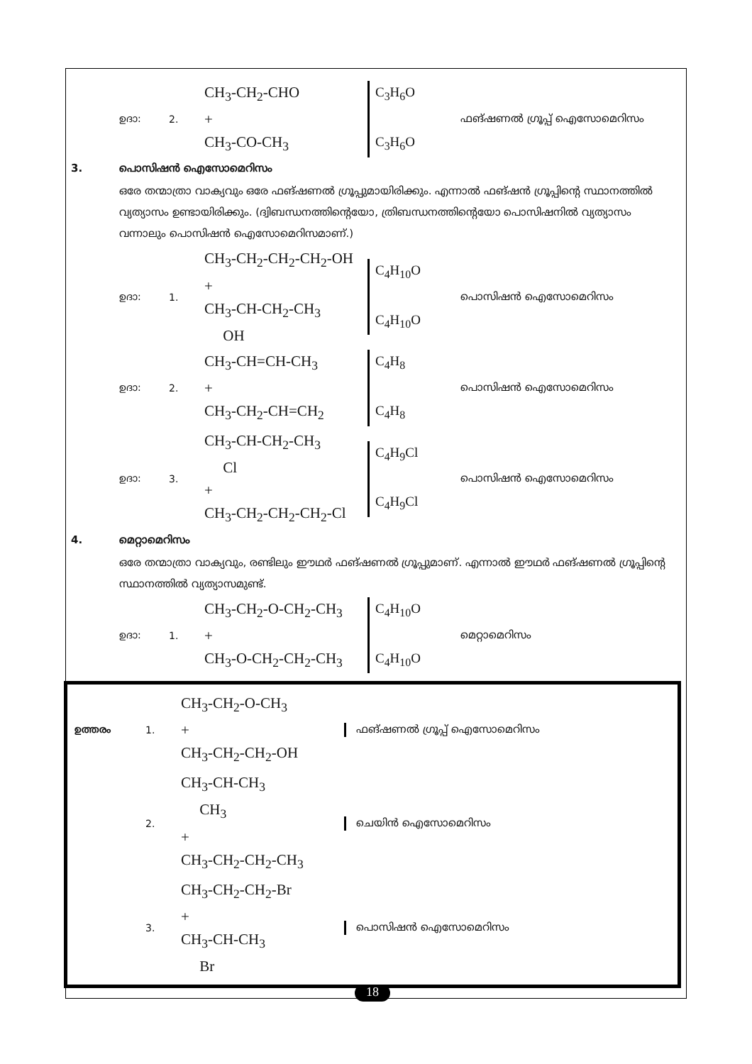ഉദാ: 2.
CH<sub>3</sub>-CH<sub>2</sub>-CHO
+
CH<sub>3</sub>-CO-CH<sub>3</sub>
C<sub>3</sub>H<sub>6</sub>O
C<sub>3</sub>H<sub>6</sub>O
ഫങ്ഷണൽ ഗ്രൂപ്പ് ഐസോമെറിസം
3. പൊസിഷൻ ഐസോമെറിസം
ഒരേ തന്മാത്രാ വാക്യവും ഒരേ ഫങ്ഷണൽ ഗ്രൂപ്പുമായിരിക്കും. എന്നാൽ ഫങ്ഷൻ ഗ്രൂപ്പിന്റെ സ്ഥാനത്തിൽ വ്യത്യാസം ഉണ്ടായിരിക്കും. (ദ്വിബന്ധനത്തിന്റെയോ, ത്രിബന്ധനത്തിന്റെയോ പൊസിഷനിൽ വ്യത്യാസം വന്നാലും പൊസിഷൻ ഐസോമെറിസമാണ്.)
ഉദാ: 1.
CH<sub>3</sub>-CH<sub>2</sub>-CH<sub>2</sub>-CH<sub>2</sub>-OH
+
CH<sub>3</sub>-CH-CH<sub>2</sub>-CH<sub>3</sub>
OH
C<sub>4</sub>H<sub>10</sub>O
C<sub>4</sub>H<sub>10</sub>O
പൊസിഷൻ ഐസോമെറിസം
ഉദാ: 2.
CH<sub>3</sub>-CH=CH-CH<sub>3</sub>
+
CH<sub>3</sub>-CH<sub>2</sub>-CH=CH<sub>2</sub>
C<sub>4</sub>H<sub>8</sub>
C<sub>4</sub>H<sub>8</sub>
പൊസിഷൻ ഐസോമെറിസം
ഉദാ: 3.
CH<sub>3</sub>-CH-CH<sub>2</sub>-CH<sub>3</sub>
Cl
+
CH<sub>3</sub>-CH<sub>2</sub>-CH<sub>2</sub>-CH<sub>2</sub>-Cl
C<sub>4</sub>H<sub>9</sub>Cl
C<sub>4</sub>H<sub>9</sub>Cl
പൊസിഷൻ ഐസോമെറിസം
4. മെറ്റാമെറിസം
ഒരേ തന്മാത്രാ വാക്യവും, രണ്ടിലും ഈഥർ ഫങ്ഷണൽ ഗ്രൂപ്പുമാണ്. എന്നാൽ ഈഥർ ഫങ്ഷണൽ ഗ്രൂപ്പിന്റെ സ്ഥാനത്തിൽ വ്യത്യാസമുണ്ട്.
ഉദാ: 1.
CH<sub>3</sub>-CH<sub>2</sub>-O-CH<sub>2</sub>-CH<sub>3</sub>
+
CH<sub>3</sub>-O-CH<sub>2</sub>-CH<sub>2</sub>-CH<sub>3</sub>
C<sub>4</sub>H<sub>10</sub>O
C<sub>4</sub>H<sub>10</sub>O
മെറ്റാമെറിസം
ഉത്തരം 1.
CH<sub>3</sub>-CH<sub>2</sub>-O-CH<sub>3</sub>
+
CH<sub>3</sub>-CH<sub>2</sub>-CH<sub>2</sub>-OH
ഫങ്ഷണൽ ഗ്രൂപ്പ് ഐസോമെറിസം
2.
CH<sub>3</sub>-CH-CH<sub>3</sub>
CH<sub>3</sub>
+
CH<sub>3</sub>-CH<sub>2</sub>-CH<sub>2</sub>-CH<sub>3</sub>
ചെയിൻ ഐസോമെറിസം
3.
CH<sub>3</sub>-CH<sub>2</sub>-CH<sub>2</sub>-Br
+
CH<sub>3</sub>-CH-CH<sub>3</sub>
Br
പൊസിഷൻ ഐസോമെറിസം
18